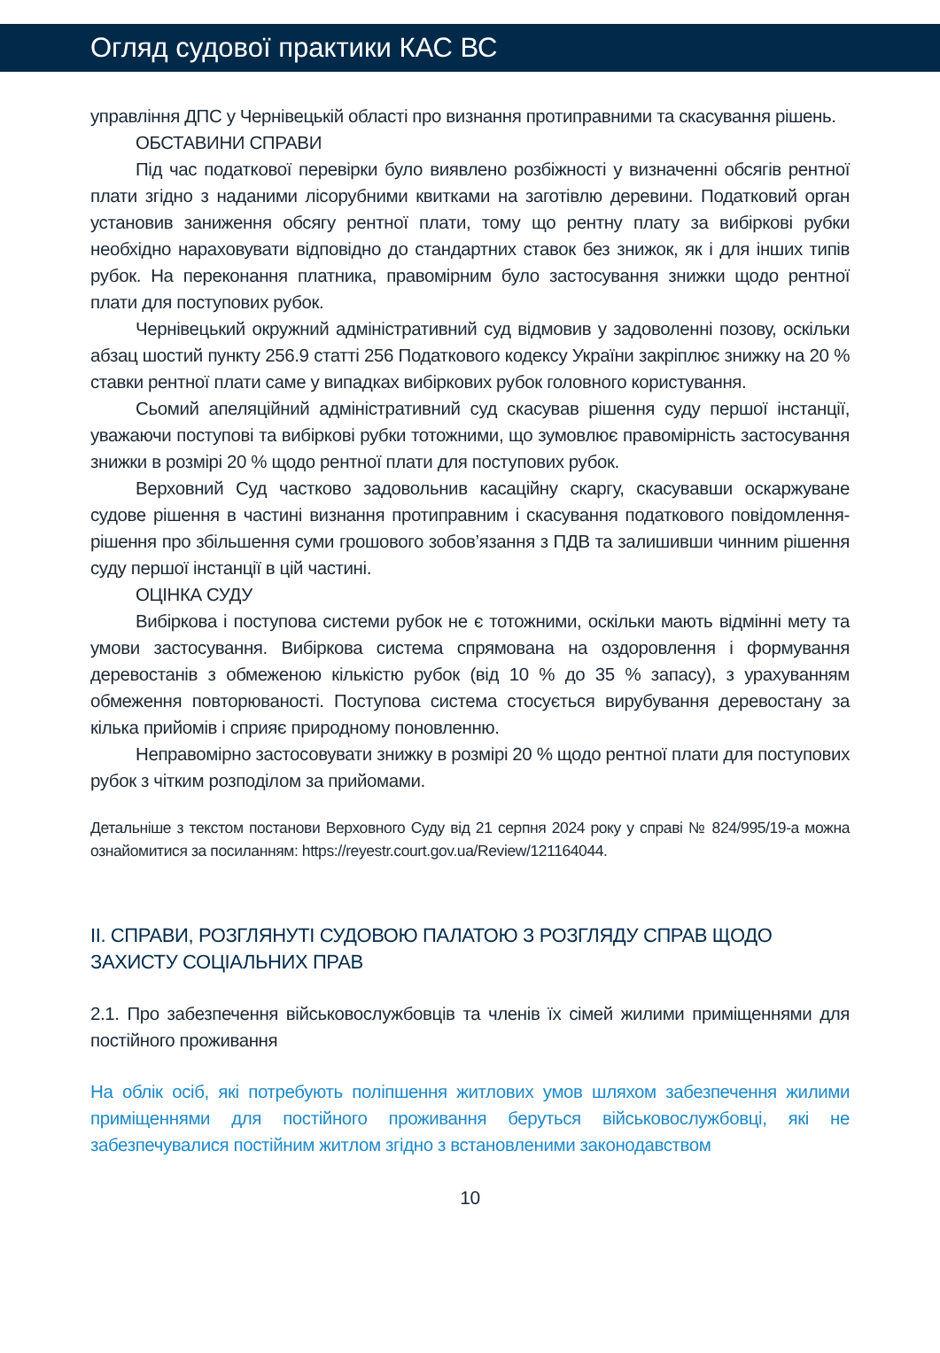Огляд судової практики КАС ВС
управління ДПС у Чернівецькій області про визнання протиправними та скасування рішень.
ОБСТАВИНИ СПРАВИ
Під час податкової перевірки було виявлено розбіжності у визначенні обсягів рентної плати згідно з наданими лісорубними квитками на заготівлю деревини. Податковий орган установив заниження обсягу рентної плати, тому що рентну плату за вибіркові рубки необхідно нараховувати відповідно до стандартних ставок без знижок, як і для інших типів рубок. На переконання платника, правомірним було застосування знижки щодо рентної плати для поступових рубок.
Чернівецький окружний адміністративний суд відмовив у задоволенні позову, оскільки абзац шостий пункту 256.9 статті 256 Податкового кодексу України закріплює знижку на 20 % ставки рентної плати саме у випадках вибіркових рубок головного користування.
Сьомий апеляційний адміністративний суд скасував рішення суду першої інстанції, уважаючи поступові та вибіркові рубки тотожними, що зумовлює правомірність застосування знижки в розмірі 20 % щодо рентної плати для поступових рубок.
Верховний Суд частково задовольнив касаційну скаргу, скасувавши оскаржуване судове рішення в частині визнання протиправним і скасування податкового повідомлення-рішення про збільшення суми грошового зобов’язання з ПДВ та залишивши чинним рішення суду першої інстанції в цій частині.
ОЦІНКА СУДУ
Вибіркова і поступова системи рубок не є тотожними, оскільки мають відмінні мету та умови застосування. Вибіркова система спрямована на оздоровлення і формування деревостанів з обмеженою кількістю рубок (від 10 % до 35 % запасу), з урахуванням обмеження повторюваності. Поступова система стосується вирубування деревостану за кілька прийомів і сприяє природному поновленню.
Неправомірно застосовувати знижку в розмірі 20 % щодо рентної плати для поступових рубок з чітким розподілом за прийомами.
Детальніше з текстом постанови Верховного Суду від 21 серпня 2024 року у справі № 824/995/19-а можна ознайомитися за посиланням: https://reyestr.court.gov.ua/Review/121164044.
II. СПРАВИ, РОЗГЛЯНУТІ СУДОВОЮ ПАЛАТОЮ З РОЗГЛЯДУ СПРАВ ЩОДО ЗАХИСТУ СОЦІАЛЬНИХ ПРАВ
2.1. Про забезпечення військовослужбовців та членів їх сімей жилими приміщеннями для постійного проживання
На облік осіб, які потребують поліпшення житлових умов шляхом забезпечення жилими приміщеннями для постійного проживання беруться військовослужбовці, які не забезпечувалися постійним житлом згідно з встановленими законодавством
10